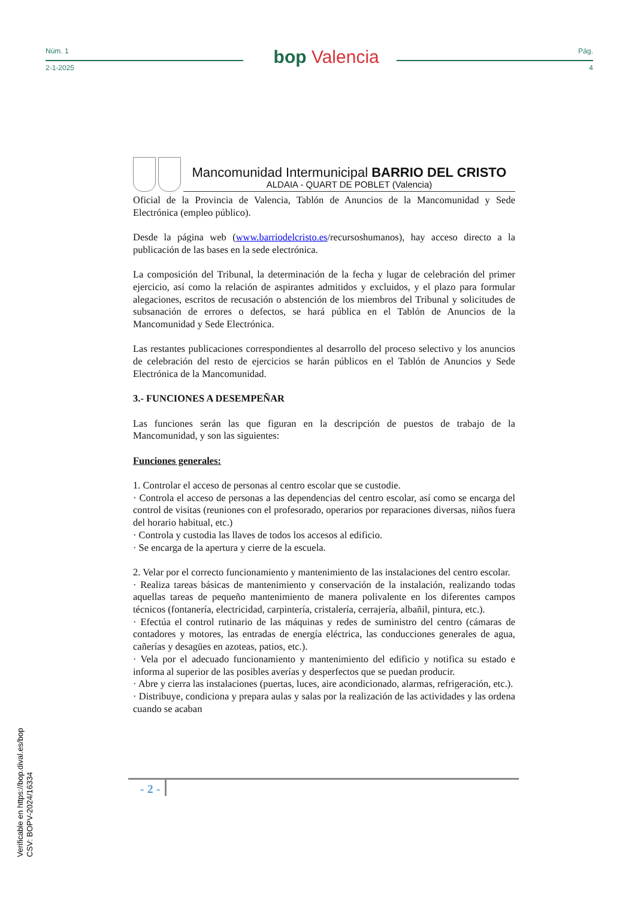Núm. 1
2-1-2025
bop Valencia
Pág.
4
Mancomunidad Intermunicipal BARRIO DEL CRISTO
ALDAIA - QUART DE POBLET (Valencia)
Oficial de la Provincia de Valencia, Tablón de Anuncios de la Mancomunidad y Sede Electrónica (empleo público).
Desde la página web (www.barriodelcristo.es/recursoshumanos), hay acceso directo a la publicación de las bases en la sede electrónica.
La composición del Tribunal, la determinación de la fecha y lugar de celebración del primer ejercicio, así como la relación de aspirantes admitidos y excluidos, y el plazo para formular alegaciones, escritos de recusación o abstención de los miembros del Tribunal y solicitudes de subsanación de errores o defectos, se hará pública en el Tablón de Anuncios de la Mancomunidad y Sede Electrónica.
Las restantes publicaciones correspondientes al desarrollo del proceso selectivo y los anuncios de celebración del resto de ejercicios se harán públicos en el Tablón de Anuncios y Sede Electrónica de la Mancomunidad.
3.- FUNCIONES A DESEMPEÑAR
Las funciones serán las que figuran en la descripción de puestos de trabajo de la Mancomunidad, y son las siguientes:
Funciones generales:
1. Controlar el acceso de personas al centro escolar que se custodie.
· Controla el acceso de personas a las dependencias del centro escolar, así como se encarga del control de visitas (reuniones con el profesorado, operarios por reparaciones diversas, niños fuera del horario habitual, etc.)
· Controla y custodia las llaves de todos los accesos al edificio.
· Se encarga de la apertura y cierre de la escuela.
2. Velar por el correcto funcionamiento y mantenimiento de las instalaciones del centro escolar.
· Realiza tareas básicas de mantenimiento y conservación de la instalación, realizando todas aquellas tareas de pequeño mantenimiento de manera polivalente en los diferentes campos técnicos (fontanería, electricidad, carpintería, cristalería, cerrajería, albañil, pintura, etc.).
· Efectúa el control rutinario de las máquinas y redes de suministro del centro (cámaras de contadores y motores, las entradas de energía eléctrica, las conducciones generales de agua, cañerías y desagües en azoteas, patios, etc.).
· Vela por el adecuado funcionamiento y mantenimiento del edificio y notifica su estado e informa al superior de las posibles averías y desperfectos que se puedan producir.
· Abre y cierra las instalaciones (puertas, luces, aire acondicionado, alarmas, refrigeración, etc.).
· Distribuye, condiciona y prepara aulas y salas por la realización de las actividades y las ordena cuando se acaban
- 2 -
Verificable en https://bop.dival.es/bop
CSV: BOPV-2024/16334